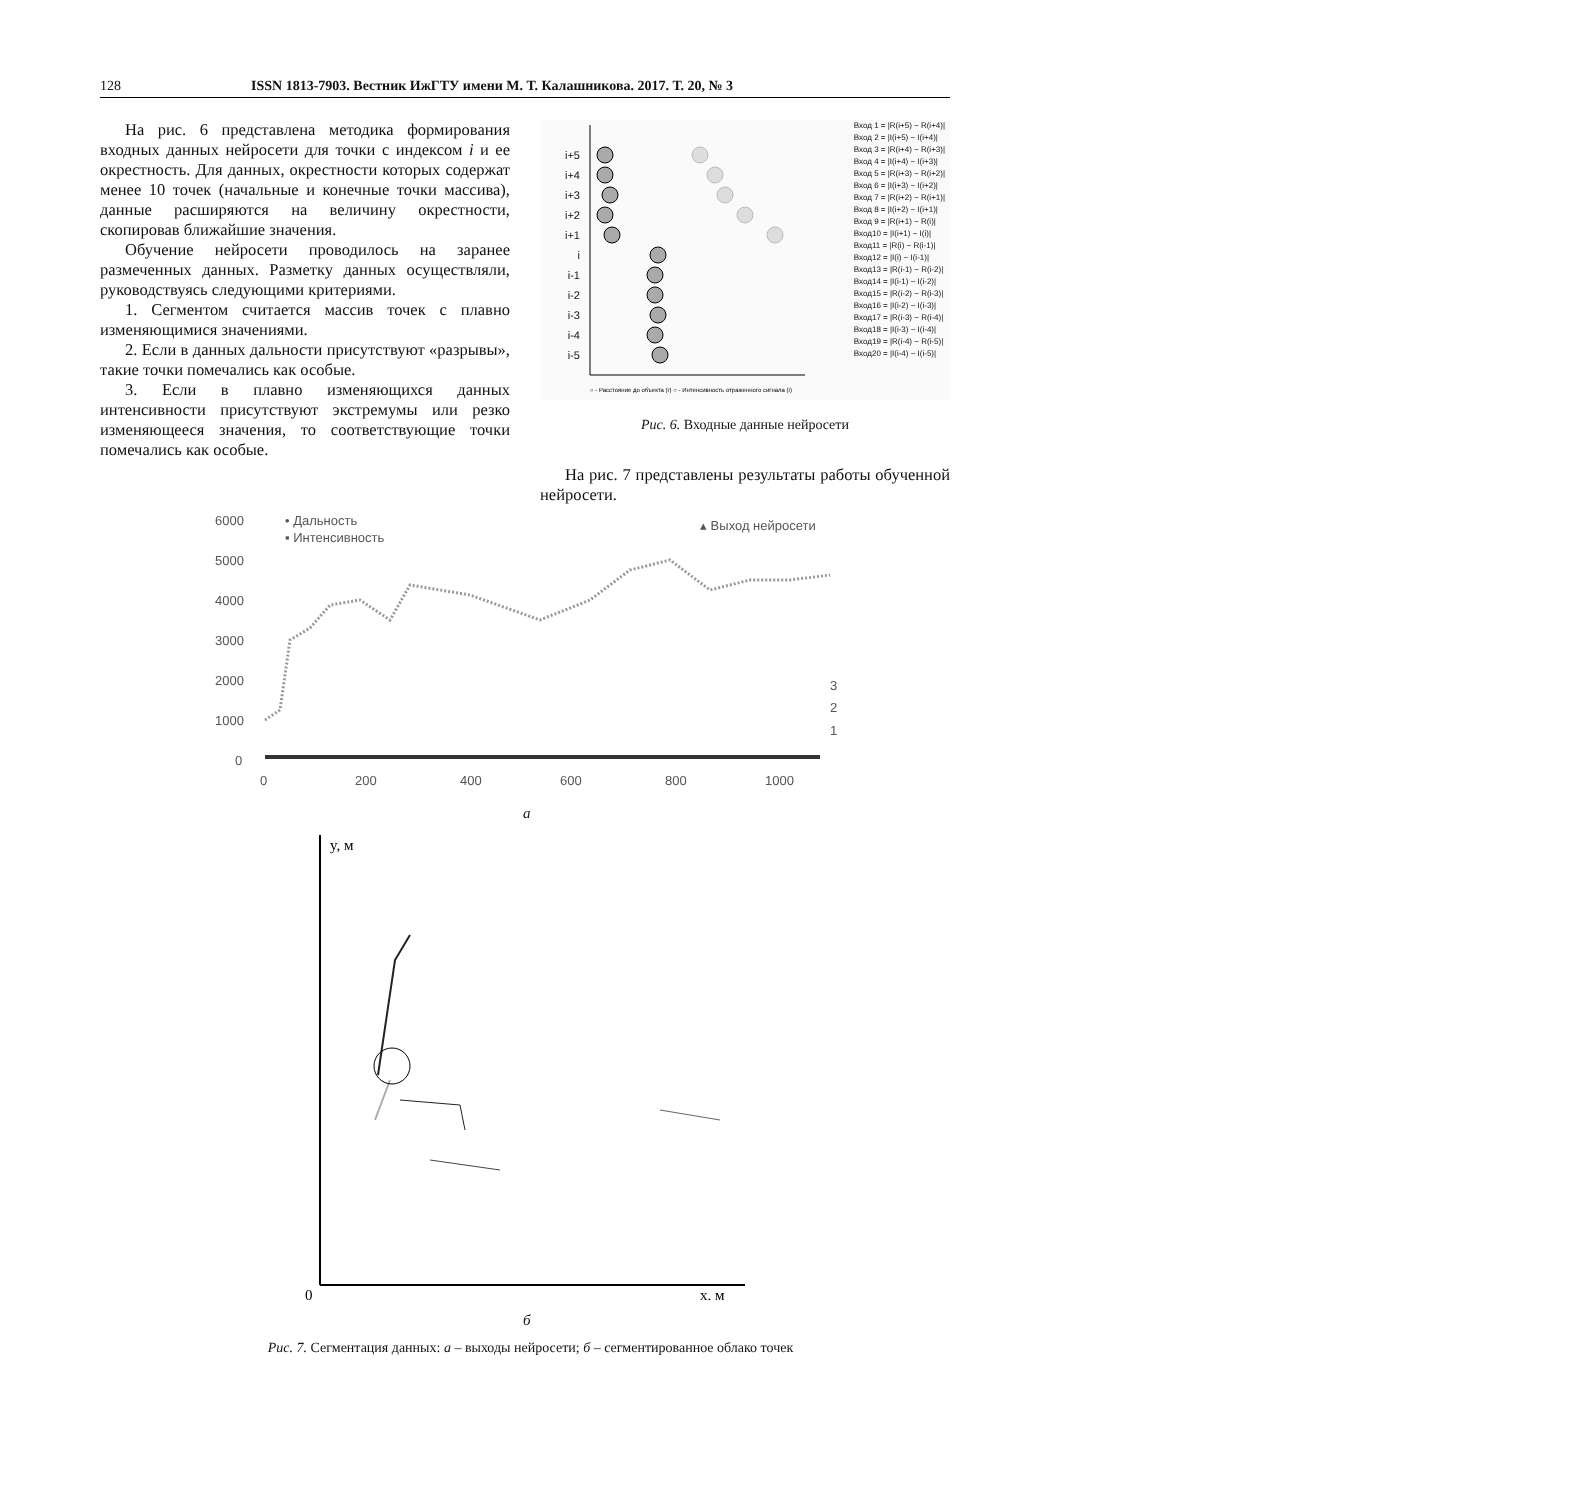128 ISSN 1813-7903. Вестник ИжГТУ имени М. Т. Калашникова. 2017. Т. 20, № 3
На рис. 6 представлена методика формирования входных данных нейросети для точки с индексом i и ее окрестность. Для данных, окрестности которых содержат менее 10 точек (начальные и конечные точки массива), данные расширяются на величину окрестности, скопировав ближайшие значения.
Обучение нейросети проводилось на заранее размеченных данных. Разметку данных осуществляли, руководствуясь следующими критериями.
1. Сегментом считается массив точек с плавно изменяющимися значениями.
2. Если в данных дальности присутствуют «разрывы», такие точки помечались как особые.
3. Если в плавно изменяющихся данных интенсивности присутствуют экстремумы или резко изменяющееся значения, то соответствующие точки помечались как особые.
i+5
i+4
i+3
i+2
i+1
i
i-1
i-2
i-3
i-4
i-5
○ - Расстояние до объекта (r) ○ - Интенсивность отраженного сигнала (i)
Вход 1 = |R(i+5) − R(i+4)|
Вход 2 = |I(i+5) − I(i+4)|
Вход 3 = |R(i+4) − R(i+3)|
Вход 4 = |I(i+4) − I(i+3)|
Вход 5 = |R(i+3) − R(i+2)|
Вход 6 = |I(i+3) − I(i+2)|
Вход 7 = |R(i+2) − R(i+1)|
Вход 8 = |I(i+2) − I(i+1)|
Вход 9 = |R(i+1) − R(i)|
Вход10 = |I(i+1) − I(i)|
Вход11 = |R(i) − R(i-1)|
Вход12 = |I(i) − I(i-1)|
Вход13 = |R(i-1) − R(i-2)|
Вход14 = |I(i-1) − I(i-2)|
Вход15 = |R(i-2) − R(i-3)|
Вход16 = |I(i-2) − I(i-3)|
Вход17 = |R(i-3) − R(i-4)|
Вход18 = |I(i-3) − I(i-4)|
Вход19 = |R(i-4) − R(i-5)|
Вход20 = |I(i-4) − I(i-5)|
Рис. 6. Входные данные нейросети
На рис. 7 представлены результаты работы обученной нейросети.
6000
5000
4000
3000
2000
1000
0
• Дальность
▪ Интенсивность
▴ Выход нейросети
3
2
1
0
200
400
600
800
1000
а
y, м
0
x, м
б
Рис. 7. Сегментация данных: а – выходы нейросети; б – сегментированное облако точек